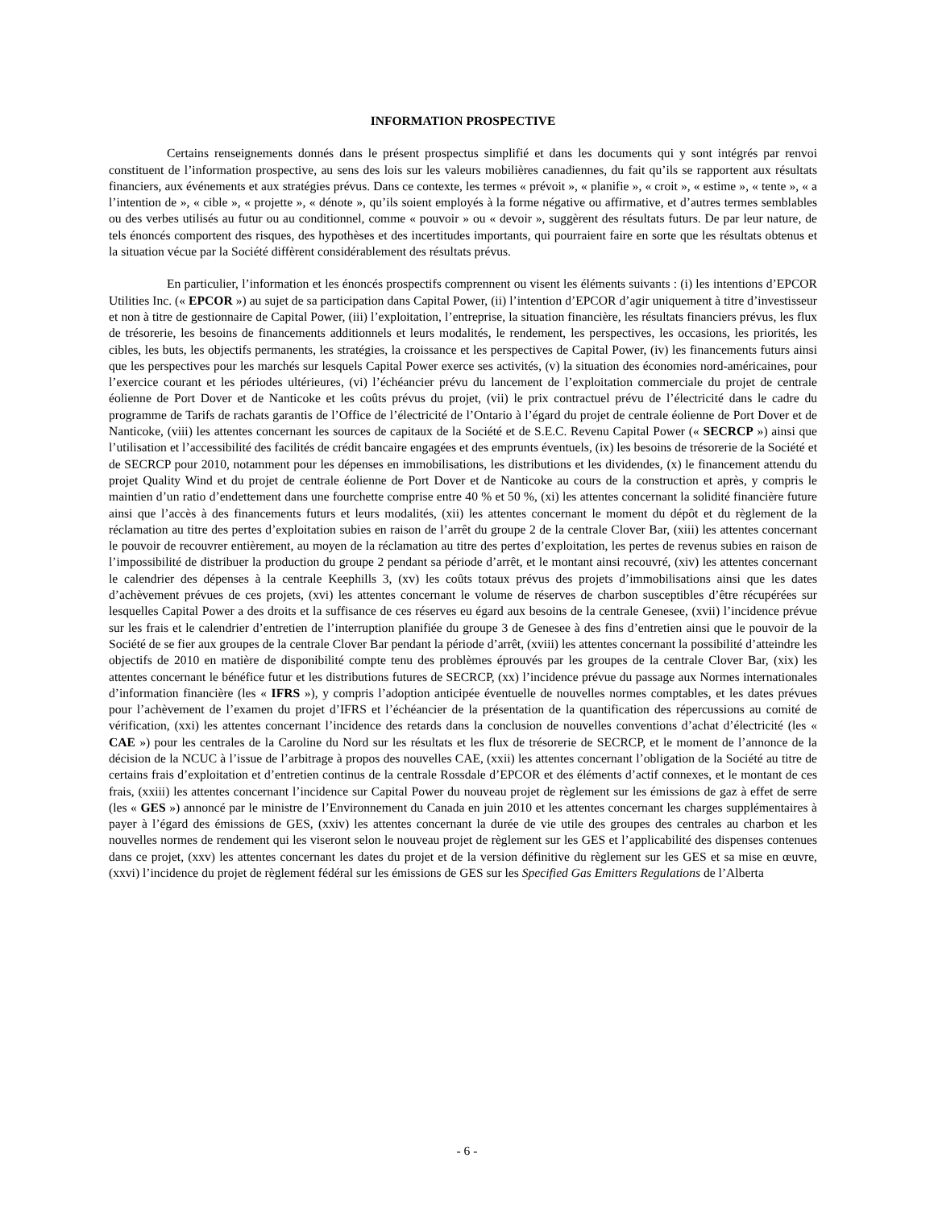INFORMATION PROSPECTIVE
Certains renseignements donnés dans le présent prospectus simplifié et dans les documents qui y sont intégrés par renvoi constituent de l’information prospective, au sens des lois sur les valeurs mobilières canadiennes, du fait qu’ils se rapportent aux résultats financiers, aux événements et aux stratégies prévus. Dans ce contexte, les termes « prévoit », « planifie », « croit », « estime », « tente », « a l’intention de », « cible », « projette », « dénote », qu’ils soient employés à la forme négative ou affirmative, et d’autres termes semblables ou des verbes utilisés au futur ou au conditionnel, comme « pouvoir » ou « devoir », suggèrent des résultats futurs. De par leur nature, de tels énoncés comportent des risques, des hypothèses et des incertitudes importants, qui pourraient faire en sorte que les résultats obtenus et la situation vécue par la Société diffèrent considérablement des résultats prévus.
En particulier, l’information et les énoncés prospectifs comprennent ou visent les éléments suivants : (i) les intentions d’EPCOR Utilities Inc. (« EPCOR ») au sujet de sa participation dans Capital Power, (ii) l’intention d’EPCOR d’agir uniquement à titre d’investisseur et non à titre de gestionnaire de Capital Power, (iii) l’exploitation, l’entreprise, la situation financière, les résultats financiers prévus, les flux de trésorerie, les besoins de financements additionnels et leurs modalités, le rendement, les perspectives, les occasions, les priorités, les cibles, les buts, les objectifs permanents, les stratégies, la croissance et les perspectives de Capital Power, (iv) les financements futurs ainsi que les perspectives pour les marchés sur lesquels Capital Power exerce ses activités, (v) la situation des économies nord-américaines, pour l’exercice courant et les périodes ultérieures, (vi) l’échéancier prévu du lancement de l’exploitation commerciale du projet de centrale éolienne de Port Dover et de Nanticoke et les coûts prévus du projet, (vii) le prix contractuel prévu de l’électricité dans le cadre du programme de Tarifs de rachats garantis de l’Office de l’électricité de l’Ontario à l’égard du projet de centrale éolienne de Port Dover et de Nanticoke, (viii) les attentes concernant les sources de capitaux de la Société et de S.E.C. Revenu Capital Power (« SECRCP ») ainsi que l’utilisation et l’accessibilité des facilités de crédit bancaire engagées et des emprunts éventuels, (ix) les besoins de trésorerie de la Société et de SECRCP pour 2010, notamment pour les dépenses en immobilisations, les distributions et les dividendes, (x) le financement attendu du projet Quality Wind et du projet de centrale éolienne de Port Dover et de Nanticoke au cours de la construction et après, y compris le maintien d’un ratio d’endettement dans une fourchette comprise entre 40 % et 50 %, (xi) les attentes concernant la solidité financière future ainsi que l’accès à des financements futurs et leurs modalités, (xii) les attentes concernant le moment du dépôt et du règlement de la réclamation au titre des pertes d’exploitation subies en raison de l’arrêt du groupe 2 de la centrale Clover Bar, (xiii) les attentes concernant le pouvoir de recouvrer entièrement, au moyen de la réclamation au titre des pertes d’exploitation, les pertes de revenus subies en raison de l’impossibilité de distribuer la production du groupe 2 pendant sa période d’arrêt, et le montant ainsi recouvré, (xiv) les attentes concernant le calendrier des dépenses à la centrale Keephills 3, (xv) les coûts totaux prévus des projets d’immobilisations ainsi que les dates d’achèvement prévues de ces projets, (xvi) les attentes concernant le volume de réserves de charbon susceptibles d’être récupérées sur lesquelles Capital Power a des droits et la suffisance de ces réserves eu égard aux besoins de la centrale Genesee, (xvii) l’incidence prévue sur les frais et le calendrier d’entretien de l’interruption planifiée du groupe 3 de Genesee à des fins d’entretien ainsi que le pouvoir de la Société de se fier aux groupes de la centrale Clover Bar pendant la période d’arrêt, (xviii) les attentes concernant la possibilité d’atteindre les objectifs de 2010 en matière de disponibilité compte tenu des problèmes éprouvés par les groupes de la centrale Clover Bar, (xix) les attentes concernant le bénéfice futur et les distributions futures de SECRCP, (xx) l’incidence prévue du passage aux Normes internationales d’information financière (les « IFRS »), y compris l’adoption anticipée éventuelle de nouvelles normes comptables, et les dates prévues pour l’achèvement de l’examen du projet d’IFRS et l’échéancier de la présentation de la quantification des répercussions au comité de vérification, (xxi) les attentes concernant l’incidence des retards dans la conclusion de nouvelles conventions d’achat d’électricité (les « CAE ») pour les centrales de la Caroline du Nord sur les résultats et les flux de trésorerie de SECRCP, et le moment de l’annonce de la décision de la NCUC à l’issue de l’arbitrage à propos des nouvelles CAE, (xxii) les attentes concernant l’obligation de la Société au titre de certains frais d’exploitation et d’entretien continus de la centrale Rossdale d’EPCOR et des éléments d’actif connexes, et le montant de ces frais, (xxiii) les attentes concernant l’incidence sur Capital Power du nouveau projet de règlement sur les émissions de gaz à effet de serre (les « GES ») annoncé par le ministre de l’Environnement du Canada en juin 2010 et les attentes concernant les charges supplémentaires à payer à l’égard des émissions de GES, (xxiv) les attentes concernant la durée de vie utile des groupes des centrales au charbon et les nouvelles normes de rendement qui les viseront selon le nouveau projet de règlement sur les GES et l’applicabilité des dispenses contenues dans ce projet, (xxv) les attentes concernant les dates du projet et de la version définitive du règlement sur les GES et sa mise en œuvre, (xxvi) l’incidence du projet de règlement fédéral sur les émissions de GES sur les Specified Gas Emitters Regulations de l’Alberta
- 6 -